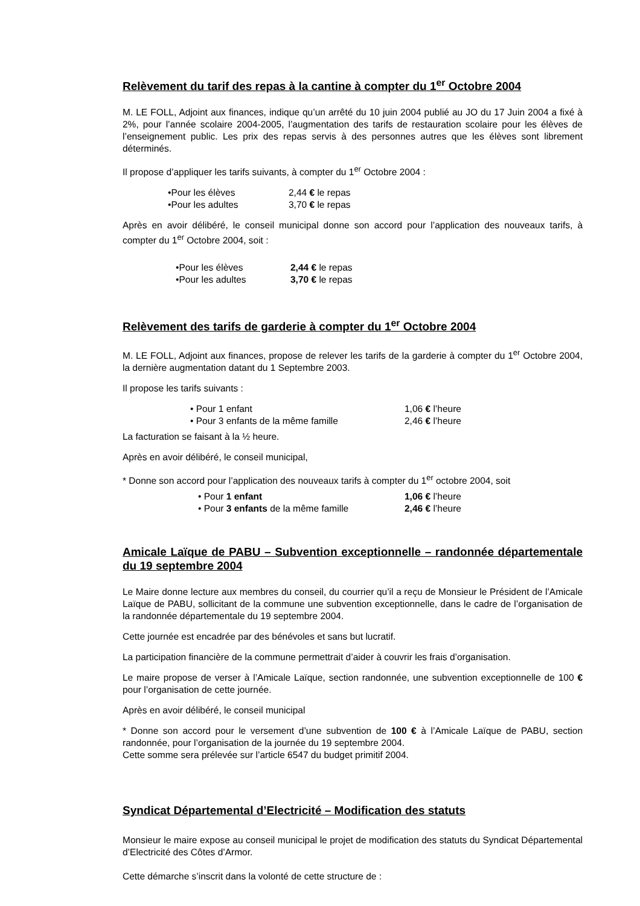Relèvement du tarif des repas à la cantine à compter du 1<sup>er</sup> Octobre 2004
M. LE FOLL, Adjoint aux finances, indique qu’un arrêté du 10 juin 2004 publié au JO du 17 Juin 2004 a fixé à 2%, pour l’année scolaire 2004-2005, l’augmentation des tarifs de restauration scolaire pour les élèves de l’enseignement public. Les prix des repas servis à des personnes autres que les élèves sont librement déterminés.
Il propose d’appliquer les tarifs suivants, à compter du 1<sup>er</sup> Octobre 2004 :
•Pour les élèves 2,44 € le repas
•Pour les adultes 3,70 € le repas
Après en avoir délibéré, le conseil municipal donne son accord pour l’application des nouveaux tarifs, à compter du 1<sup>er</sup> Octobre 2004, soit :
•Pour les élèves 2,44 € le repas
•Pour les adultes 3,70 € le repas
Relèvement des tarifs de garderie à compter du 1<sup>er</sup> Octobre 2004
M. LE FOLL, Adjoint aux finances, propose de relever les tarifs de la garderie à compter du 1<sup>er</sup> Octobre 2004, la dernière augmentation datant du 1 Septembre 2003.
Il propose les tarifs suivants :
• Pour 1 enfant 1,06 € l’heure
• Pour 3 enfants de la même famille 2,46 € l’heure
La facturation se faisant à la ½ heure.
Après en avoir délibéré, le conseil municipal,
* Donne son accord pour l’application des nouveaux tarifs à compter du 1<sup>er</sup> octobre 2004, soit
• Pour 1 enfant 1,06 € l’heure
• Pour 3 enfants de la même famille 2,46 € l’heure
Amicale Laïque de PABU – Subvention exceptionnelle – randonnée départementale du 19 septembre 2004
Le Maire donne lecture aux membres du conseil, du courrier qu’il a reçu de Monsieur le Président de l’Amicale Laïque de PABU, sollicitant de la commune une subvention exceptionnelle, dans le cadre de l’organisation de la randonnée départementale du 19 septembre 2004.
Cette journée est encadrée par des bénévoles et sans but lucratif.
La participation financière de la commune permettrait d’aider à couvrir les frais d’organisation.
Le maire propose de verser à l’Amicale Laïque, section randonnée, une subvention exceptionnelle de 100 € pour l’organisation de cette journée.
Après en avoir délibéré, le conseil municipal
* Donne son accord pour le versement d’une subvention de 100 € à l’Amicale Laïque de PABU, section randonnée, pour l’organisation de la journée du 19 septembre 2004.
Cette somme sera prélevée sur l’article 6547 du budget primitif 2004.
Syndicat Départemental d’Electricité – Modification des statuts
Monsieur le maire expose au conseil municipal le projet de modification des statuts du Syndicat Départemental d’Electricité des Côtes d’Armor.
Cette démarche s’inscrit dans la volonté de cette structure de :